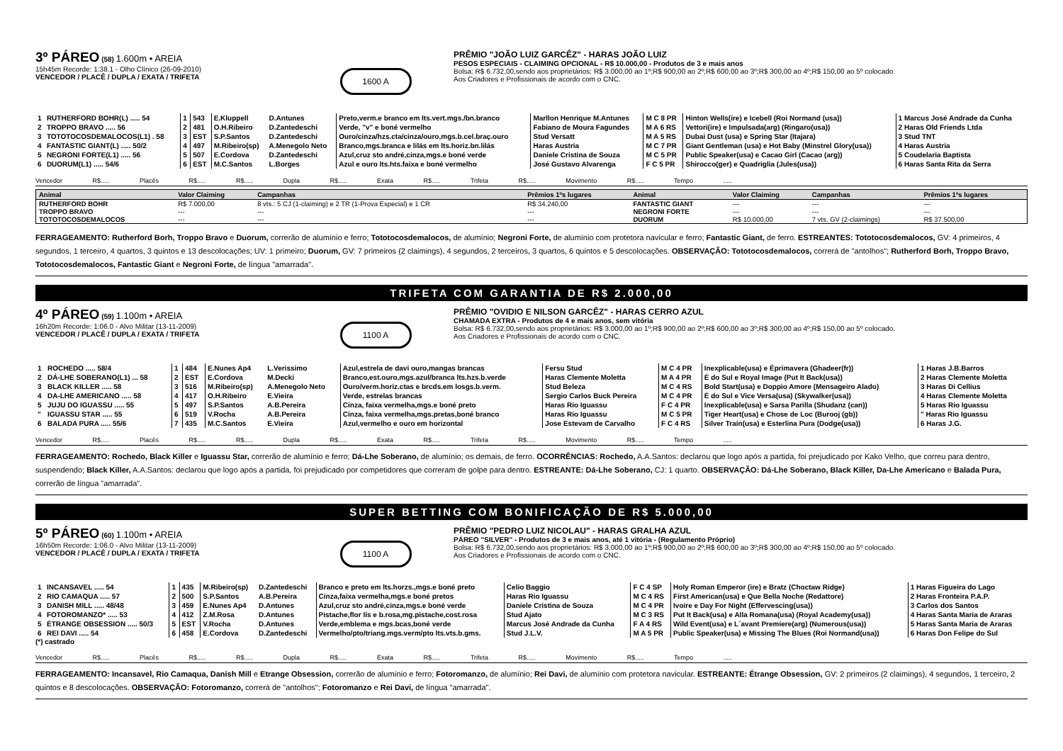3º PÁREO
(58) 1.600m • AREIA
15h45m Recorde: 1:38.1 - Olho Clínico (26-09-2010)
VENCEDOR / PLACÊ / DUPLA / EXATA / TRIFETA
1600 A
PRÊMIO "JOÃO LUIZ GARCÊZ" - HARAS JOÃO LUIZ
PESOS ESPECIAIS - CLAIMING OPCIONAL - R$ 10.000,00 - Produtos de 3 e mais anos
Bolsa: R$ 6.732,00,sendo aos proprietários: R$ 3.000,00 ao 1º;R$ 900,00 ao 2º;R$ 600,00 ao 3º;R$ 300,00 ao 4º;R$ 150,00 ao 5º colocado.
Aos Criadores e Profissionais de acordo com o CNC.
| 1 | RUTHERFORD BOHR(L) ..... 54 | 1 | 543 | E.Kluppell | D.Antunes | Preto,verm.e branco em lts.vert.mgs./bn.branco | Marllon Henrique M.Antunes | M C 8 PR | Hinton Wells(ire) e Icebell (Roi Normand (usa)) | 1 Marcus José Andrade da Cunha |
| 2 | TROPPO BRAVO ..... 56 | 2 | 481 | O.H.Ribeiro | D.Zantedeschi | Verde, "v" e boné vermelho | Fabiano de Moura Fagundes | M A 6 RS | Vettori(ire) e Impulsada(arg) (Ringaro(usa)) | 2 Haras Old Friends Ltda |
| 3 | TOTOTOCOSDEMALOCOS(L1) . 58 | 3 | EST | S.P.Santos | D.Zantedeschi | Ouro/cinza/hzs.cta/cinza/ouro,mgs.b.cel.braç.ouro | Stud Versatt | M A 5 RS | Dubai Dust (usa) e Spring Star (Itajara) | 3 Stud TNT |
| 4 | FANTASTIC GIANT(L) ..... 50/2 | 4 | 497 | M.Ribeiro(sp) | A.Menegolo Neto | Branco,mgs.branca e lilás em lts.horiz.bn.lilás | Haras Austria | M C 7 PR | Giant Gentleman (usa) e Hot Baby (Minstrel Glory(usa)) | 4 Haras Austria |
| 5 | NEGRONI FORTE(L1) ..... 56 | 5 | 507 | E.Cordova | D.Zantedeschi | Azul,cruz sto andré,cinza,mgs.e boné verde | Daniele Cristina de Souza | M C 5 PR | Public Speaker(usa) e Cacao Girl (Cacao (arg)) | 5 Coudelaria Baptista |
| 6 | DUORUM(L1) ..... 54/6 | 6 | EST | M.C.Santos | L.Borges | Azul e ouro lts.hts.faixa e boné vermelho | José Gustavo Alvarenga | F C 5 PR | Shirocco(ger) e Quadriglia (Jules(usa)) | 6 Haras Santa Rita da Serra |
Vencedor R$..... Placês R$..... R$..... Dupla R$..... Exata R$..... Trifeta R$..... Movimento R$..... Tempo .....
| Animal | Valor Claiming | Campanhas | Prêmios 1ºs lugares | Animal | Valor Claiming | Campanhas | Prêmios 1ºs lugares |
| --- | --- | --- | --- | --- | --- | --- | --- |
| RUTHERFORD BOHR | R$ 7.000,00 | 8 vts.: 5 CJ (1-claiming) e 2 TR (1-Prova Especial) e 1 CR | R$ 34.240,00 | FANTASTIC GIANT | --- | --- | --- |
| TROPPO BRAVO | --- | --- | --- | NEGRONI FORTE | --- | --- | --- |
| TOTOTOCOSDEMALOCOS | --- | --- | --- | DUORUM | R$ 10.000,00 | 7 vts. GV (2-claimings) | R$ 37.500,00 |
FERRAGEAMENTO: Rutherford Borh, Troppo Bravo e Duorum, correrão de alumínio e ferro; Tototocosdemalocos, de alumínio; Negroni Forte, de alumínio com protetora navicular e ferro; Fantastic Giant, de ferro. ESTREANTES: Tototocosdemalocos, GV: 4 primeiros, 4 segundos, 1 terceiro, 4 quartos, 3 quintos e 13 descolocações; UV: 1 primeiro; Duorum, GV: 7 primeiros (2 claimings), 4 segundos, 2 terceiros, 3 quartos, 6 quintos e 5 descolocações. OBSERVAÇÃO: Tototocosdemalocos, correrá de "antolhos"; Rutherford Borh, Troppo Bravo, Tototocosdemalocos, Fantastic Giant e Negroni Forte, de língua "amarrada".
TRIFETA COM GARANTIA DE R$ 2.000,00
4º PÁREO
(59) 1.100m • AREIA
16h20m Recorde: 1:06.0 - Alvo Militar (13-11-2009)
VENCEDOR / PLACÊ / DUPLA / EXATA / TRIFETA
1100 A
PRÊMIO "OVIDIO E NILSON GARCÊZ" - HARAS CERRO AZUL
CHAMADA EXTRA - Produtos de 4 e mais anos, sem vitória
Bolsa: R$ 6.732,00,sendo aos proprietários: R$ 3.000,00 ao 1º;R$ 900,00 ao 2º;R$ 600,00 ao 3º;R$ 300,00 ao 4º;R$ 150,00 ao 5º colocado.
Aos Criadores e Profissionais de acordo com o CNC.
| 1 | ROCHEDO ..... 58/4 | 1 | 484 | E.Nunes Ap4 | L.Verissimo | Azul,estrela de davi ouro,mangas brancas | Fersu Stud | M C 4 PR | Inexplicable(usa) e Éprimavera (Ghadeer(fr)) | 1 Haras J.B.Barros |
| 2 | DÁ-LHE SOBERANO(L1) ... 58 | 2 | EST | E.Cordova | M.Decki | Branco,est.ouro,mgs.azul/branca lts.hzs.b.verde | Haras Clemente Moletta | M A 4 PR | É do Sul e Royal Image (Put It Back(usa)) | 2 Haras Clemente Moletta |
| 3 | BLACK KILLER ..... 58 | 3 | 516 | M.Ribeiro(sp) | A.Menegolo Neto | Ouro/verm.horiz.ctas e brcds.em losgs.b.verm. | Stud Beleza | M C 4 RS | Bold Start(usa) e Doppio Amore (Mensageiro Alado) | 3 Haras Di Cellius |
| 4 | DA-LHE AMERICANO ..... 58 | 4 | 417 | O.H.Ribeiro | E.Vieira | Verde, estrelas brancas | Sergio Carlos Buck Pereira | M C 4 PR | É do Sul e Vice Versa(usa) (Skywalker(usa)) | 4 Haras Clemente Moletta |
| 5 | JUJU DO IGUASSU ..... 55 | 5 | 497 | S.P.Santos | A.B.Pereira | Cinza, faixa vermelha,mgs.e boné preto | Haras Rio Iguassu | F C 4 PR | Inexplicable(usa) e Sarsa Parilla (Shudanz (can)) | 5 Haras Rio Iguassu |
| " | IGUASSU STAR ..... 55 | 6 | 519 | V.Rocha | A.B.Pereira | Cinza, faixa vermelha,mgs.pretas,boné branco | Haras Rio Iguassu | M C 5 PR | Tiger Heart(usa) e Chose de Loc (Burooj (gb)) | " Haras Rio Iguassu |
| 6 | BALADA PURA ..... 55/6 | 7 | 435 | M.C.Santos | E.Vieira | Azul,vermelho e ouro em horizontal | Jose Estevam de Carvalho | F C 4 RS | Silver Train(usa) e Esterlina Pura (Dodge(usa)) | 6 Haras J.G. |
Vencedor R$..... Placês R$..... R$..... Dupla R$..... Exata R$..... Trifeta R$..... Movimento R$..... Tempo .....
FERRAGEAMENTO: Rochedo, Black Killer e Iguassu Star, correrão de alumínio e ferro; Dá-Lhe Soberano, de alumínio; os demais, de ferro. OCORRÊNCIAS: Rochedo, A.A.Santos: declarou que logo após a partida, foi prejudicado por Kako Velho, que correu para dentro, suspendendo; Black Killer, A.A.Santos: declarou que logo após a partida, foi prejudicado por competidores que correram de golpe para dentro. ESTREANTE: Dá-Lhe Soberano, CJ: 1 quarto. OBSERVAÇÃO: Dá-Lhe Soberano, Black Killer, Da-Lhe Americano e Balada Pura, correrão de língua "amarrada".
SUPER BETTING COM BONIFICAÇÃO DE R$ 5.000,00
5º PÁREO
(60) 1.100m • AREIA
16h50m Recorde: 1:06.0 - Alvo Militar (13-11-2009)
VENCEDOR / PLACÊ / DUPLA / EXATA / TRIFETA
1100 A
PRÊMIO "PEDRO LUIZ NICOLAU" - HARAS GRALHA AZUL
PÁREO "SILVER" - Produtos de 3 e mais anos, até 1 vitória - (Regulamento Próprio)
Bolsa: R$ 6.732,00,sendo aos proprietários: R$ 3.000,00 ao 1º;R$ 900,00 ao 2º;R$ 600,00 ao 3º;R$ 300,00 ao 4º;R$ 150,00 ao 5º colocado.
Aos Criadores e Profissionais de acordo com o CNC.
| 1 | INCANSAVEL ..... 54 | 1 | 435 | M.Ribeiro(sp) | D.Zantedeschi | Branco e preto em lts.horzs.,mgs.e boné preto | Celio Baggio | F C 4 SP | Holy Roman Emperor (ire) e Bratz (Choctaw Ridge) | 1 Haras Figueira do Lago |
| 2 | RIO CAMAQUA ..... 57 | 2 | 500 | S.P.Santos | A.B.Pereira | Cinza,faixa vermelha,mgs.e boné pretos | Haras Rio Iguassu | M C 4 RS | First American(usa) e Que Bella Noche (Redattore) | 2 Haras Fronteira P.A.P. |
| 3 | DANISH MILL ..... 48/48 | 3 | 459 | E.Nunes Ap4 | D.Antunes | Azul,cruz sto andré,cinza,mgs.e boné verde | Daniele Cristina de Souza | M C 4 PR | Ivoire e Day For Night (Effervescing(usa)) | 3 Carlos dos Santos |
| 4 | FOTOROMANZO* ..... 53 | 4 | 412 | Z.M.Rosa | D.Antunes | Pistache,flor lís e b.rosa,mg.pistache,cost.rosa | Stud Ajato | M C 3 RS | Put It Back(usa) e Alla Romana(usa) (Royal Academy(usa)) | 4 Haras Santa Maria de Araras |
| 5 | ÉTRANGE OBSESSION ..... 50/3 | 5 | EST | V.Rocha | D.Antunes | Verde,emblema e mgs.bcas,boné verde | Marcus José Andrade da Cunha | F A 4 RS | Wild Event(usa) e L´avant Premiere(arg) (Numerous(usa)) | 5 Haras Santa Maria de Araras |
| 6 | REI DAVI ..... 54 | 6 | 458 | E.Cordova | D.Zantedeschi | Vermelho/pto/triang.mgs.verm/pto lts.vts.b.gms. | Stud J.L.V. | M A 5 PR | Public Speaker(usa) e Missing The Blues (Roi Normand(usa)) | 6 Haras Don Felipe do Sul |
(*) castrado
Vencedor R$..... Placês R$..... R$..... Dupla R$..... Exata R$..... Trifeta R$..... Movimento R$..... Tempo .....
FERRAGEAMENTO: Incansavel, Rio Camaqua, Danish Mill e Etrange Obsession, correrão de alumínio e ferro; Fotoromanzo, de alumínio; Rei Davi, de alumínio com protetora navicular. ESTREANTE: Étrange Obsession, GV: 2 primeiros (2 claimings), 4 segundos, 1 terceiro, 2 quintos e 8 descolocações. OBSERVAÇÃO: Fotoromanzo, correrá de "antolhos"; Fotoromanzo e Rei Davi, de língua "amarrada".